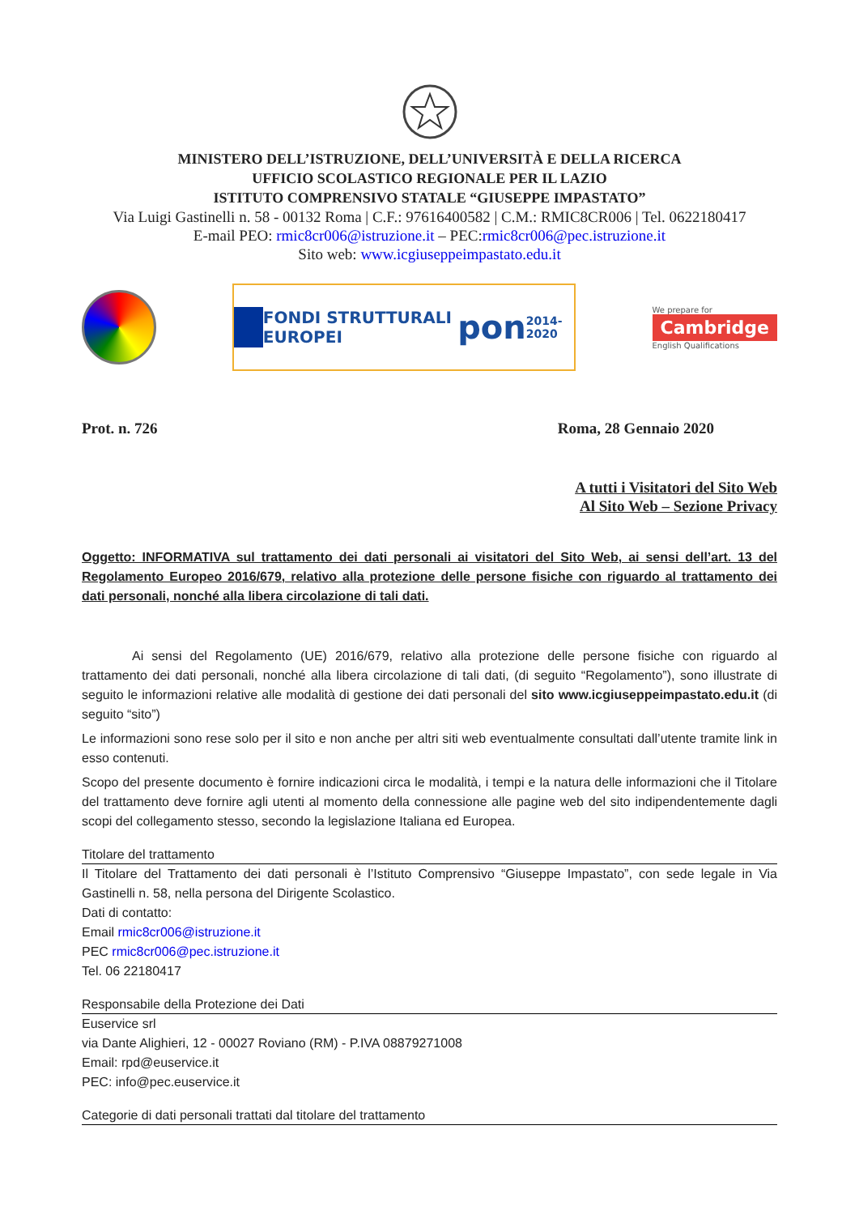MINISTERO DELL’ISTRUZIONE, DELL’UNIVERSITÀ E DELLA RICERCA
UFFICIO SCOLASTICO REGIONALE PER IL LAZIO
ISTITUTO COMPRENSIVO STATALE “GIUSEPPE IMPASTATO”
Via Luigi Gastinelli n. 58 - 00132 Roma | C.F.: 97616400582 | C.M.: RMIC8CR006 | Tel. 0622180417
E-mail PEO: rmic8cr006@istruzione.it – PEC:rmic8cr006@pec.istruzione.it
Sito web: www.icgiuseppeimpastato.edu.it
FONDI STRUTTURALI EUROPEI pon 2014-2020
We prepare for
Cambridge
English Qualifications
Prot. n. 726 Roma, 28 Gennaio 2020
A tutti i Visitatori del Sito Web
Al Sito Web – Sezione Privacy
Oggetto: INFORMATIVA sul trattamento dei dati personali ai visitatori del Sito Web, ai sensi dell’art. 13 del Regolamento Europeo 2016/679, relativo alla protezione delle persone fisiche con riguardo al trattamento dei dati personali, nonché alla libera circolazione di tali dati.
Ai sensi del Regolamento (UE) 2016/679, relativo alla protezione delle persone fisiche con riguardo al trattamento dei dati personali, nonché alla libera circolazione di tali dati, (di seguito “Regolamento”), sono illustrate di seguito le informazioni relative alle modalità di gestione dei dati personali del sito www.icgiuseppeimpastato.edu.it (di seguito “sito”)
Le informazioni sono rese solo per il sito e non anche per altri siti web eventualmente consultati dall’utente tramite link in esso contenuti.
Scopo del presente documento è fornire indicazioni circa le modalità, i tempi e la natura delle informazioni che il Titolare del trattamento deve fornire agli utenti al momento della connessione alle pagine web del sito indipendentemente dagli scopi del collegamento stesso, secondo la legislazione Italiana ed Europea.
Titolare del trattamento
Il Titolare del Trattamento dei dati personali è l’Istituto Comprensivo “Giuseppe Impastato”, con sede legale in Via Gastinelli n. 58, nella persona del Dirigente Scolastico.
Dati di contatto:
Email rmic8cr006@istruzione.it
PEC rmic8cr006@pec.istruzione.it
Tel. 06 22180417
Responsabile della Protezione dei Dati
Euservice srl
via Dante Alighieri, 12 - 00027 Roviano (RM) - P.IVA 08879271008
Email: rpd@euservice.it
PEC: info@pec.euservice.it
Categorie di dati personali trattati dal titolare del trattamento